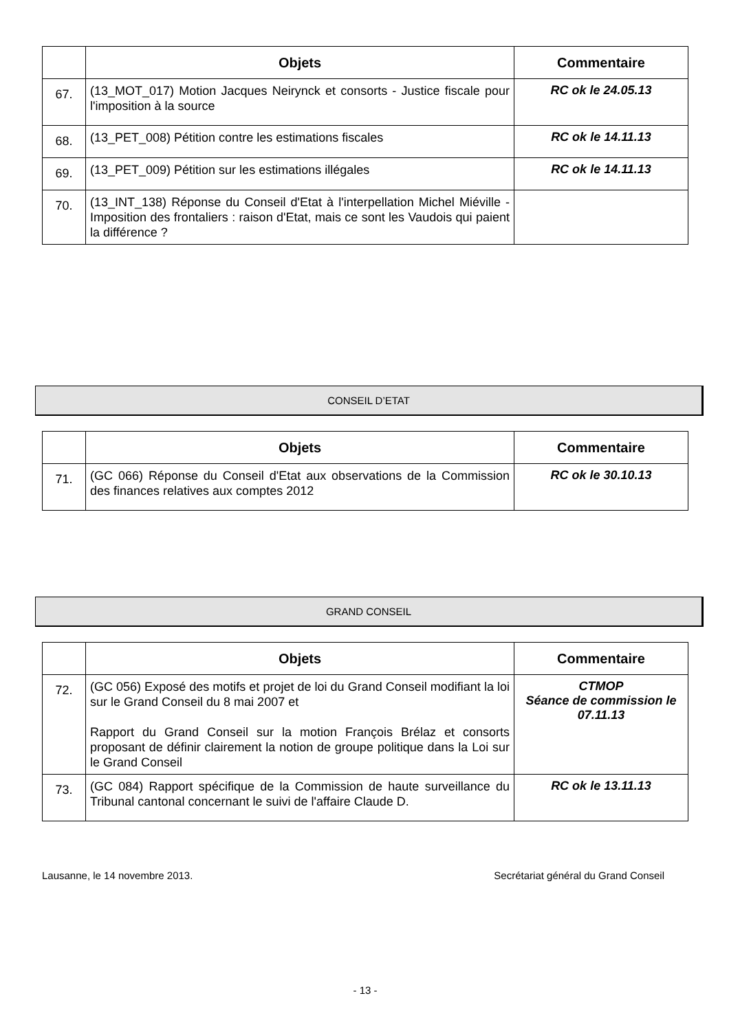| | Objets | Commentaire |
| --- | --- | --- |
| 67. | (13_MOT_017) Motion Jacques Neirynck et consorts - Justice fiscale pour l'imposition à la source | RC ok le 24.05.13 |
| 68. | (13_PET_008) Pétition contre les estimations fiscales | RC ok le 14.11.13 |
| 69. | (13_PET_009) Pétition sur les estimations illégales | RC ok le 14.11.13 |
| 70. | (13_INT_138) Réponse du Conseil d'Etat à l'interpellation Michel Miéville - Imposition des frontaliers : raison d'Etat, mais ce sont les Vaudois qui paient la différence ? | |
CONSEIL D’ETAT
| | Objets | Commentaire |
| --- | --- | --- |
| 71. | (GC 066) Réponse du Conseil d'Etat aux observations de la Commission des finances relatives aux comptes 2012 | RC ok le 30.10.13 |
GRAND CONSEIL
| | Objets | Commentaire |
| --- | --- | --- |
| 72. | (GC 056) Exposé des motifs et projet de loi du Grand Conseil modifiant la loi sur le Grand Conseil du 8 mai 2007 et Rapport du Grand Conseil sur la motion François Brélaz et consorts proposant de définir clairement la notion de groupe politique dans la Loi sur le Grand Conseil | CTMOP Séance de commission le 07.11.13 |
| 73. | (GC 084) Rapport spécifique de la Commission de haute surveillance du Tribunal cantonal concernant le suivi de l'affaire Claude D. | RC ok le 13.11.13 |
Lausanne, le 14 novembre 2013. Secrétariat général du Grand Conseil
- 13 -